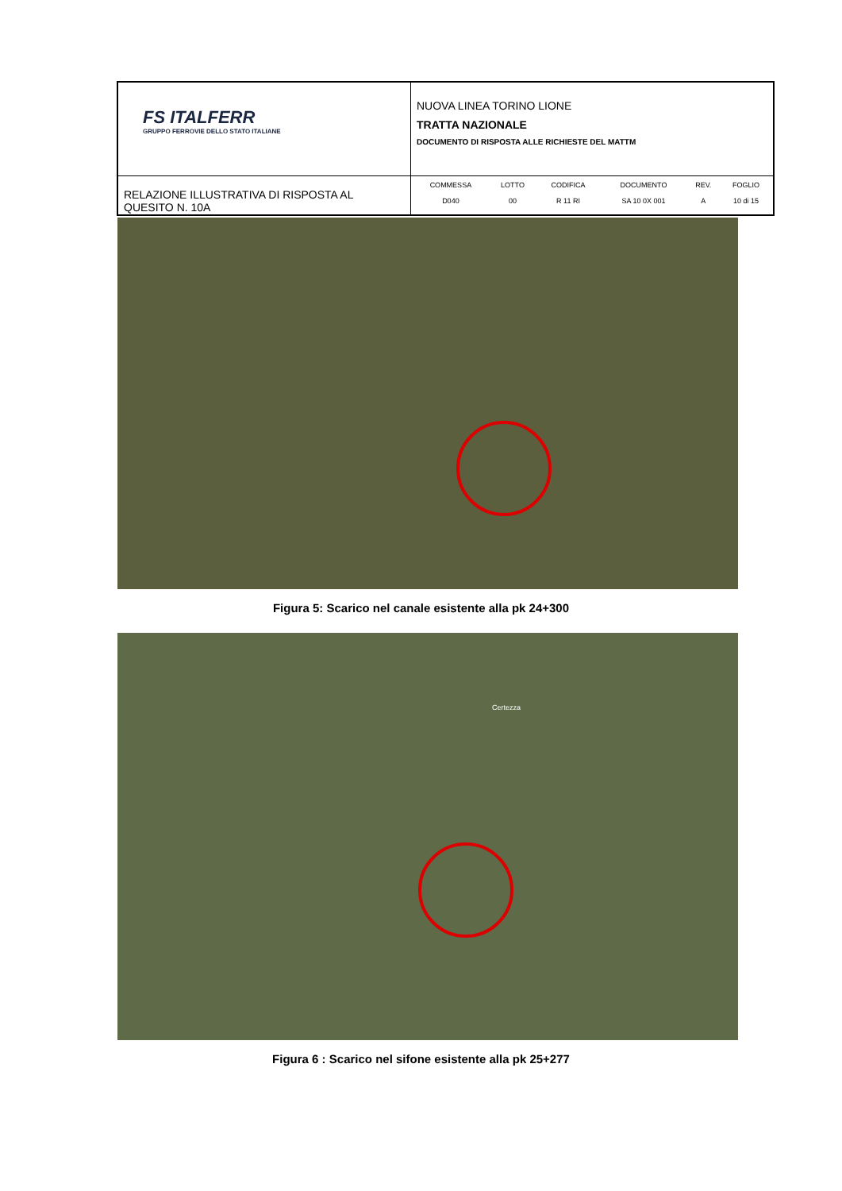| FS ITALFERR GRUPPO FERROVIE DELLO STATO ITALIANE | NUOVA LINEA TORINO LIONE TRATTA NAZIONALE DOCUMENTO DI RISPOSTA ALLE RICHIESTE DEL MATTM |
| RELAZIONE ILLUSTRATIVA DI RISPOSTA AL QUESITO N. 10A | / COMMESSA / LOTTO / CODIFICA / DOCUMENTO / REV. / FOGLIO / / --- / --- / --- / --- / --- / --- / / D040 / 00 / R 11 RI / SA 10 0X 001 / A / 10 di 15 / |
Figura 5: Scarico nel canale esistente alla pk 24+300
Certezza
Figura 6 : Scarico nel sifone esistente alla pk 25+277